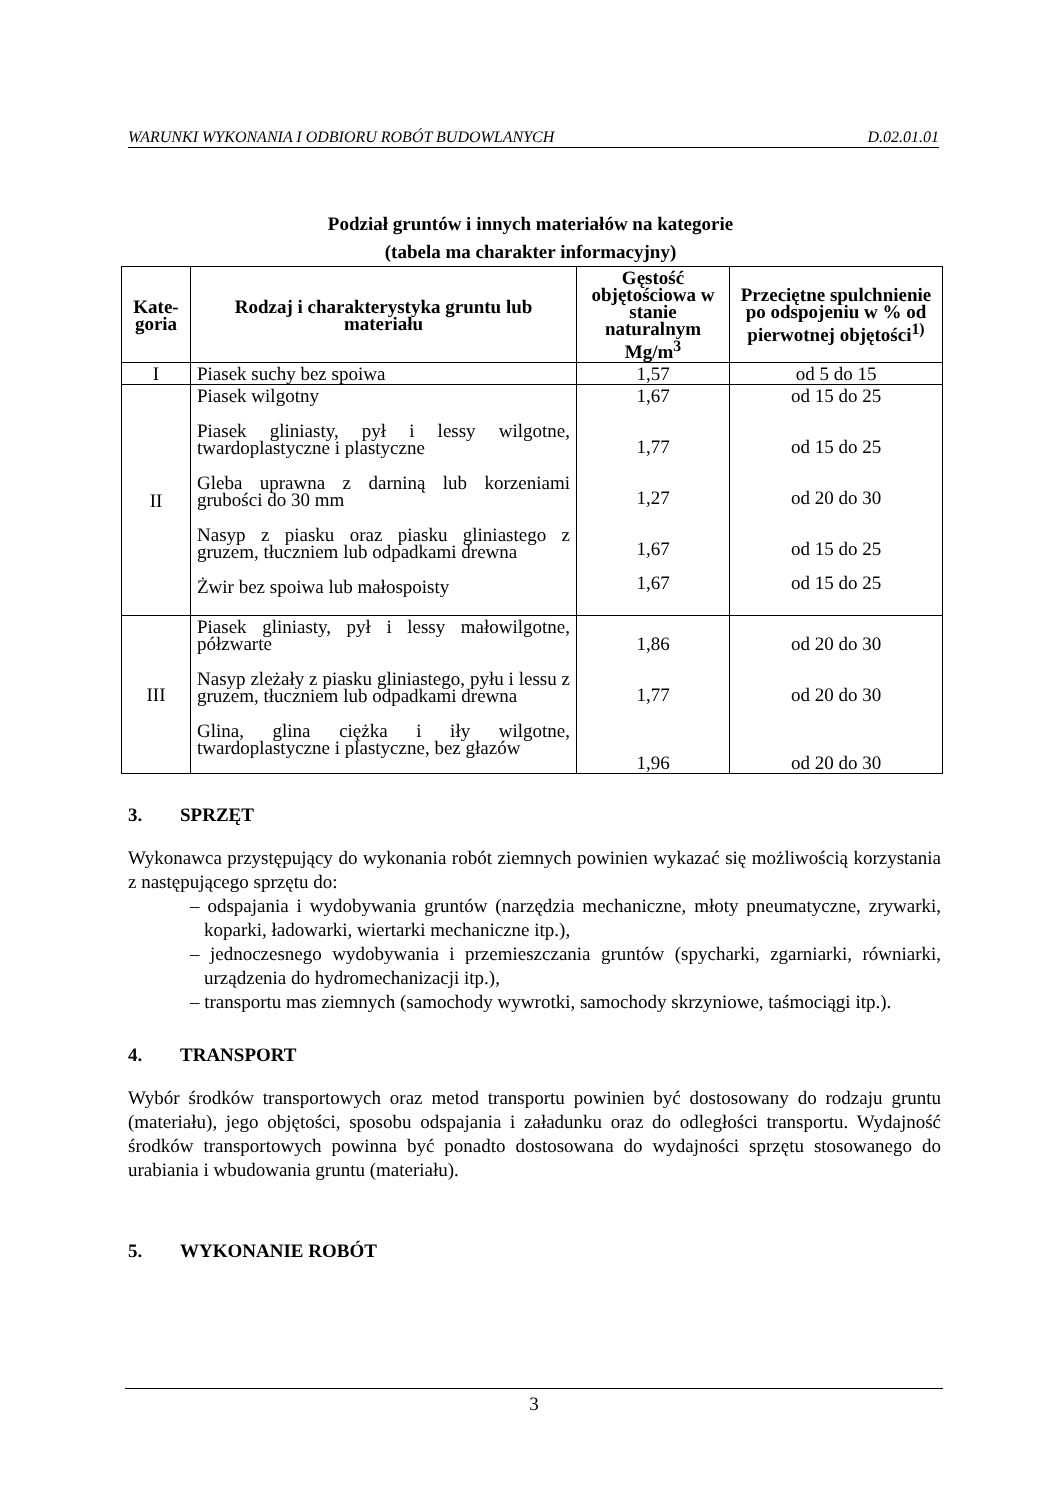WARUNKI WYKONANIA I ODBIORU ROBÓT BUDOWLANYCH D.02.01.01
Podział gruntów i innych materiałów na kategorie
(tabela ma charakter informacyjny)
| Kate- goria | Rodzaj i charakterystyka gruntu lub materiału | Gęstość objętościowa w stanie naturalnym Mg/m<sup>3</sup> | Przeciętne spulchnienie po odspojeniu w % od pierwotnej objętości<sup>1)</sup> |
| --- | --- | --- | --- |
| I | Piasek suchy bez spoiwa | 1,57 | od 5 do 15 |
| II | Piasek wilgotny Piasek gliniasty, pył i lessy wilgotne, twardoplastyczne i plastyczne Gleba uprawna z darniną lub korzeniami grubości do 30 mm Nasyp z piasku oraz piasku gliniastego z gruzem, tłuczniem lub odpadkami drewna Żwir bez spoiwa lub małospoisty | 1,67 1,77 1,27 1,67 1,67 | od 15 do 25 od 15 do 25 od 20 do 30 od 15 do 25 od 15 do 25 |
| III | Piasek gliniasty, pył i lessy małowilgotne, półzwarte Nasyp zleżały z piasku gliniastego, pyłu i lessu z gruzem, tłuczniem lub odpadkami drewna Glina, glina ciężka i iły wilgotne, twardoplastyczne i plastyczne, bez głazów | 1,86 1,77 1,96 | od 20 do 30 od 20 do 30 od 20 do 30 |
3. SPRZĘT
Wykonawca przystępujący do wykonania robót ziemnych powinien wykazać się możliwością korzystania z następującego sprzętu do:
– odspajania i wydobywania gruntów (narzędzia mechaniczne, młoty pneumatyczne, zrywarki, koparki, ładowarki, wiertarki mechaniczne itp.),
– jednoczesnego wydobywania i przemieszczania gruntów (spycharki, zgarniarki, równiarki, urządzenia do hydromechanizacji itp.),
– transportu mas ziemnych (samochody wywrotki, samochody skrzyniowe, taśmociągi itp.).
4. TRANSPORT
Wybór środków transportowych oraz metod transportu powinien być dostosowany do rodzaju gruntu (materiału), jego objętości, sposobu odspajania i załadunku oraz do odległości transportu. Wydajność środków transportowych powinna być ponadto dostosowana do wydajności sprzętu stosowanego do urabiania i wbudowania gruntu (materiału).
5. WYKONANIE ROBÓT
3